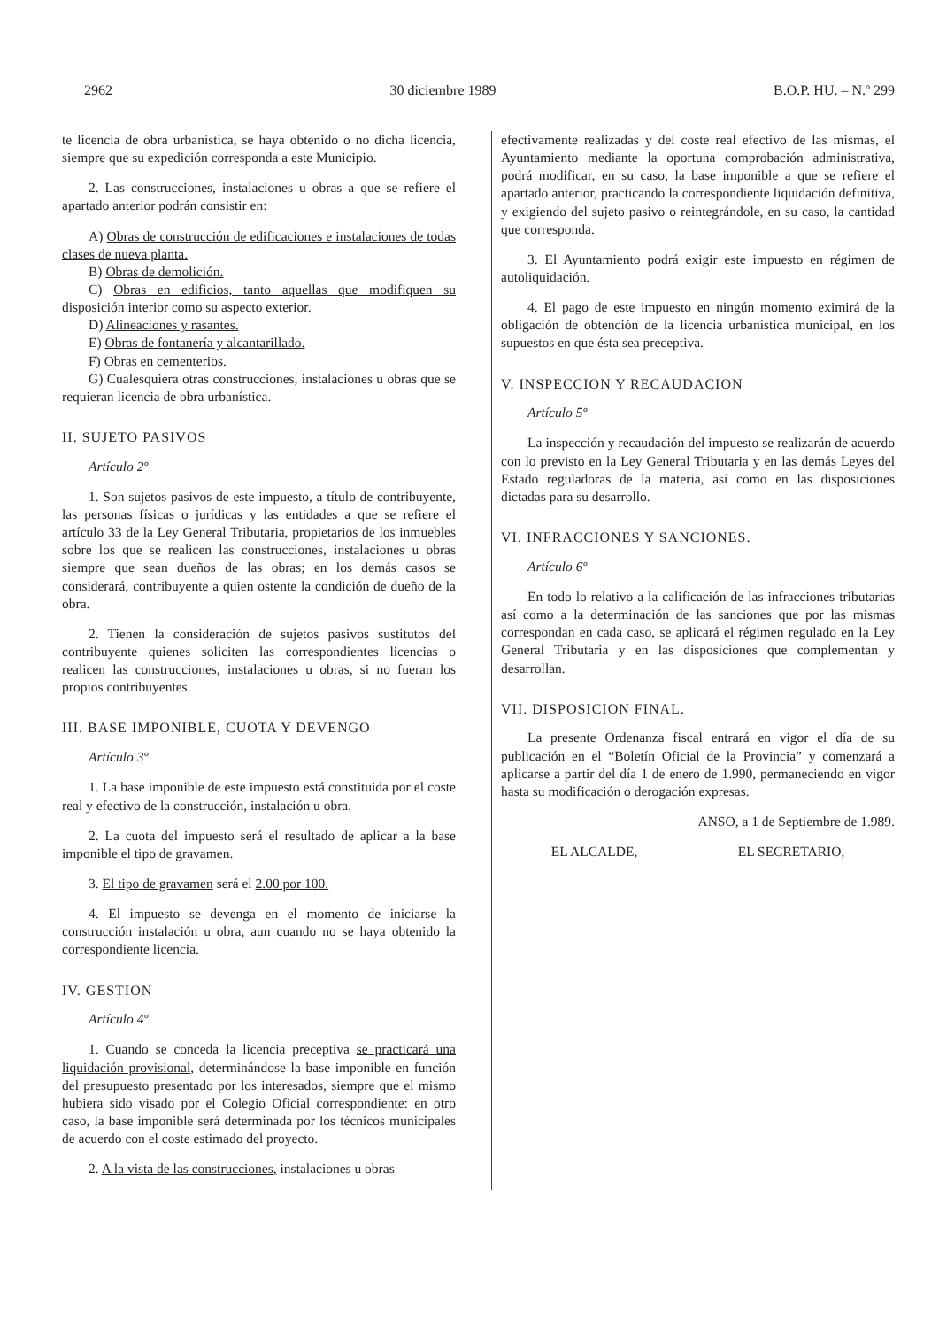2962 30 diciembre 1989 B.O.P. HU. – N.º 299
te licencia de obra urbanística, se haya obtenido o no dicha licencia, siempre que su expedición corresponda a este Municipio.
2. Las construcciones, instalaciones u obras a que se refiere el apartado anterior podrán consistir en:
A) Obras de construcción de edificaciones e instalaciones de todas clases de nueva planta.
B) Obras de demolición.
C) Obras en edificios, tanto aquellas que modifiquen su disposición interior como su aspecto exterior.
D) Alineaciones y rasantes.
E) Obras de fontanería y alcantarillado.
F) Obras en cementerios.
G) Cualesquiera otras construcciones, instalaciones u obras que se requieran licencia de obra urbanística.
II. SUJETO PASIVOS
Artículo 2º
1. Son sujetos pasivos de este impuesto, a título de contribuyente, las personas físicas o jurídicas y las entidades a que se refiere el artículo 33 de la Ley General Tributaria, propietarios de los inmuebles sobre los que se realicen las construcciones, instalaciones u obras siempre que sean dueños de las obras; en los demás casos se considerará, contribuyente a quien ostente la condición de dueño de la obra.
2. Tienen la consideración de sujetos pasivos sustitutos del contribuyente quienes soliciten las correspondientes licencias o realicen las construcciones, instalaciones u obras, si no fueran los propios contribuyentes.
III. BASE IMPONIBLE, CUOTA Y DEVENGO
Artículo 3º
1. La base imponible de este impuesto está constituida por el coste real y efectivo de la construcción, instalación u obra.
2. La cuota del impuesto será el resultado de aplicar a la base imponible el tipo de gravamen.
3. El tipo de gravamen será el 2.00 por 100.
4. El impuesto se devenga en el momento de iniciarse la construcción instalación u obra, aun cuando no se haya obtenido la correspondiente licencia.
IV. GESTION
Artículo 4º
1. Cuando se conceda la licencia preceptiva se practicará una liquidación provisional, determinándose la base imponible en función del presupuesto presentado por los interesados, siempre que el mismo hubiera sido visado por el Colegio Oficial correspondiente: en otro caso, la base imponible será determinada por los técnicos municipales de acuerdo con el coste estimado del proyecto.
2. A la vista de las construcciones, instalaciones u obras
efectivamente realizadas y del coste real efectivo de las mismas, el Ayuntamiento mediante la oportuna comprobación administrativa, podrá modificar, en su caso, la base imponible a que se refiere el apartado anterior, practicando la correspondiente liquidación definitiva, y exigiendo del sujeto pasivo o reintegrándole, en su caso, la cantidad que corresponda.
3. El Ayuntamiento podrá exigir este impuesto en régimen de autoliquidación.
4. El pago de este impuesto en ningún momento eximirá de la obligación de obtención de la licencia urbanística municipal, en los supuestos en que ésta sea preceptiva.
V. INSPECCION Y RECAUDACION
Artículo 5º
La inspección y recaudación del impuesto se realizarán de acuerdo con lo previsto en la Ley General Tributaria y en las demás Leyes del Estado reguladoras de la materia, así como en las disposiciones dictadas para su desarrollo.
VI. INFRACCIONES Y SANCIONES.
Artículo 6º
En todo lo relativo a la calificación de las infracciones tributarias así como a la determinación de las sanciones que por las mismas correspondan en cada caso, se aplicará el régimen regulado en la Ley General Tributaria y en las disposiciones que complementan y desarrollan.
VII. DISPOSICION FINAL.
La presente Ordenanza fiscal entrará en vigor el día de su publicación en el “Boletín Oficial de la Provincia” y comenzará a aplicarse a partir del día 1 de enero de 1.990, permaneciendo en vigor hasta su modificación o derogación expresas.
ANSO, a 1 de Septiembre de 1.989.
EL ALCALDE, EL SECRETARIO,